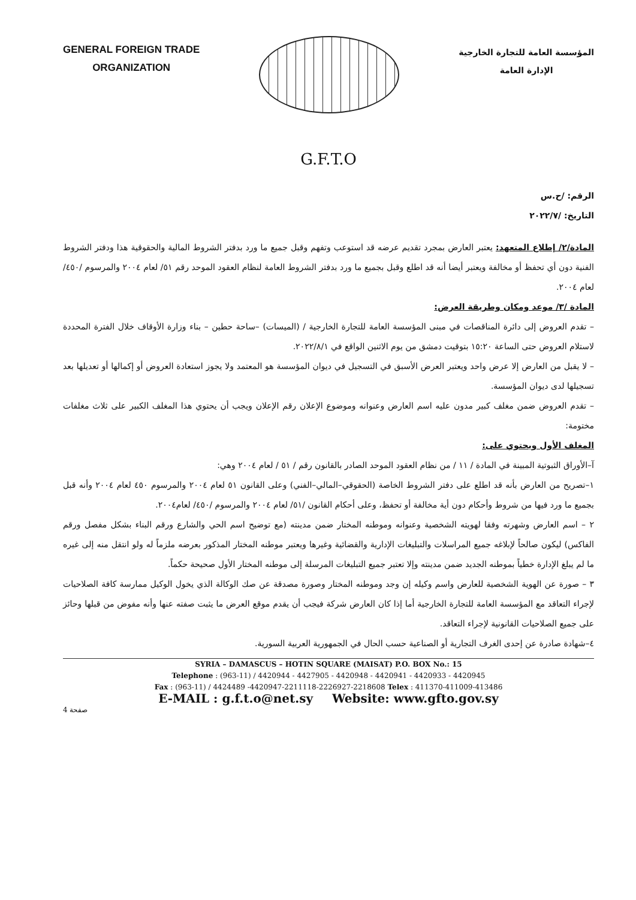GENERAL FOREIGN TRADE
ORGANIZATION
المؤسسة العامة للتجارة الخارجية
الإدارة العامة
G.F.T.O
الرقم: /ح.س
التاريخ: /٢٠٢٢/٧
المادة/٢/ إطلاع المتعهد: يعتبر العارض بمجرد تقديم عرضه قد استوعب وتفهم وقبل جميع ما ورد بدفتر الشروط المالية والحقوقية هذا ودفتر الشروط الفنية دون أي تحفظ أو مخالفة ويعتبر أيضا أنه قد اطلع وقبل بجميع ما ورد بدفتر الشروط العامة لنظام العقود الموحد رقم ٥١/ لعام ٢٠٠٤ والمرسوم /٤٥٠/ لعام ٢٠٠٤.
المادة /٣/ موعد ومكان وطريقة العرض:
– تقدم العروض إلى دائرة المناقصات في مبنى المؤسسة العامة للتجارة الخارجية / (الميسات) –ساحة حطين – بناء وزارة الأوقاف خلال الفترة المحددة لاستلام العروض حتى الساعة ١٥:٢٠ بتوقيت دمشق من يوم الاثنين الواقع في ٢٠٢٢/٨/١.
– لا يقبل من العارض إلا عرض واحد ويعتبر العرض الأسبق في التسجيل في ديوان المؤسسة هو المعتمد ولا يجوز استعادة العروض أو إكمالها أو تعديلها بعد تسجيلها لدى ديوان المؤسسة.
– تقدم العروض ضمن مغلف كبير مدون عليه اسم العارض وعنوانه وموضوع الإعلان رقم الإعلان ويجب أن يحتوي هذا المغلف الكبير على ثلاث مغلفات مختومة:
المغلف الأول ويحتوي على:
آ–الأوراق الثبوتية المبينة في المادة / ١١ / من نظام العقود الموحد الصادر بالقانون رقم / ٥١ / لعام ٢٠٠٤ وهي:
١–تصريح من العارض بأنه قد اطلع على دفتر الشروط الخاصة (الحقوقي–المالي–الفني) وعلى القانون ٥١ لعام ٢٠٠٤ والمرسوم ٤٥٠ لعام ٢٠٠٤ وأنه قبل بجميع ما ورد فيها من شروط وأحكام دون أية مخالفة أو تحفظ، وعلى أحكام القانون /٥١/ لعام ٢٠٠٤ والمرسوم /٤٥٠/ لعام٢٠٠٤.
٢ – اسم العارض وشهرته وفقا لهويته الشخصية وعنوانه وموطنه المختار ضمن مدينته (مع توضيح اسم الحي والشارع ورقم البناء بشكل مفصل ورقم الفاكس) ليكون صالحاً لإبلاغه جميع المراسلات والتبليغات الإدارية والقضائية وغيرها ويعتبر موطنه المختار المذكور بعرضه ملزماً له ولو انتقل منه إلى غيره ما لم يبلغ الإدارة خطياً بموطنه الجديد ضمن مدينته وإلا تعتبر جميع التبليغات المرسلة إلى موطنه المختار الأول صحيحة حكماً.
٣ – صورة عن الهوية الشخصية للعارض واسم وكيله إن وجد وموطنه المختار وصورة مصدقة عن صك الوكالة الذي يخول الوكيل ممارسة كافة الصلاحيات لإجراء التعاقد مع المؤسسة العامة للتجارة الخارجية أما إذا كان العارض شركة فيجب أن يقدم موقع العرض ما يثبت صفته عنها وأنه مفوض من قبلها وحائز على جميع الصلاحيات القانونية لإجراء التعاقد.
٤–شهادة صادرة عن إحدى الغرف التجارية أو الصناعية حسب الحال في الجمهورية العربية السورية.
SYRIA – DAMASCUS – HOTIN SQUARE (MAISAT) P.O. BOX No.: 15
Telephone : (963-11) / 4420944 - 4427905 - 4420948 - 4420941 - 4420933 - 4420945
Fax : (963-11) / 4424489 -4420947-2211118-2226927-2218608 Telex : 411370-411009-413486
E-MAIL : g.f.t.o@net.sy Website: www.gfto.gov.sy
صفحة 4